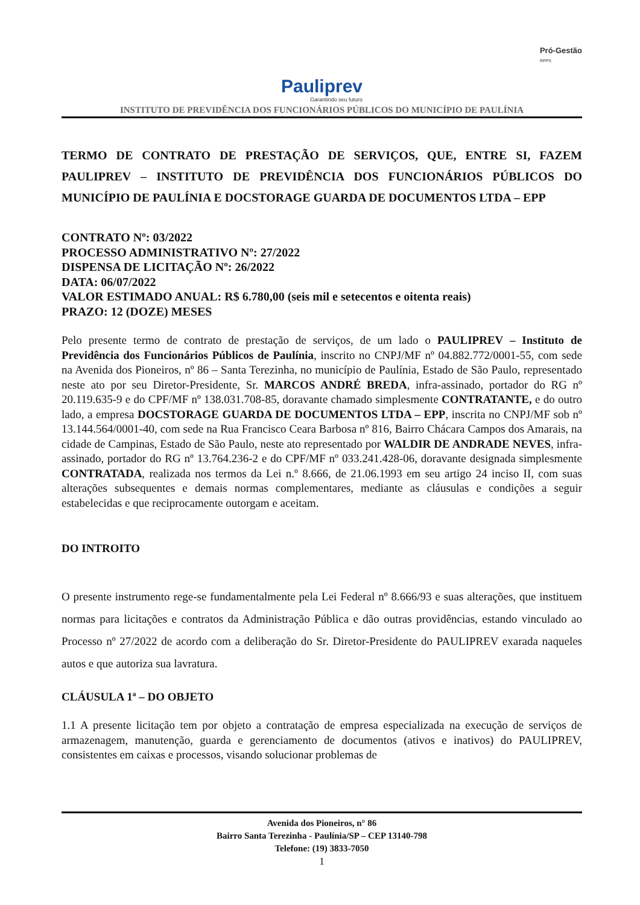Pauliprev
Garantindo seu futuro
Pró-Gestão
RPPS
INSTITUTO DE PREVIDÊNCIA DOS FUNCIONÁRIOS PÚBLICOS DO MUNICÍPIO DE PAULÍNIA
TERMO DE CONTRATO DE PRESTAÇÃO DE SERVIÇOS, QUE, ENTRE SI, FAZEM PAULIPREV – INSTITUTO DE PREVIDÊNCIA DOS FUNCIONÁRIOS PÚBLICOS DO MUNICÍPIO DE PAULÍNIA E DOCSTORAGE GUARDA DE DOCUMENTOS LTDA – EPP
CONTRATO Nº: 03/2022
PROCESSO ADMINISTRATIVO Nº: 27/2022
DISPENSA DE LICITAÇÃO Nº: 26/2022
DATA: 06/07/2022
VALOR ESTIMADO ANUAL: R$ 6.780,00 (seis mil e setecentos e oitenta reais)
PRAZO: 12 (DOZE) MESES
Pelo presente termo de contrato de prestação de serviços, de um lado o PAULIPREV – Instituto de Previdência dos Funcionários Públicos de Paulínia, inscrito no CNPJ/MF nº 04.882.772/0001-55, com sede na Avenida dos Pioneiros, nº 86 – Santa Terezinha, no município de Paulínia, Estado de São Paulo, representado neste ato por seu Diretor-Presidente, Sr. MARCOS ANDRÉ BREDA, infra-assinado, portador do RG nº 20.119.635-9 e do CPF/MF nº 138.031.708-85, doravante chamado simplesmente CONTRATANTE, e do outro lado, a empresa DOCSTORAGE GUARDA DE DOCUMENTOS LTDA – EPP, inscrita no CNPJ/MF sob nº 13.144.564/0001-40, com sede na Rua Francisco Ceara Barbosa nº 816, Bairro Chácara Campos dos Amarais, na cidade de Campinas, Estado de São Paulo, neste ato representado por WALDIR DE ANDRADE NEVES, infra-assinado, portador do RG nº 13.764.236-2 e do CPF/MF nº 033.241.428-06, doravante designada simplesmente CONTRATADA, realizada nos termos da Lei n.º 8.666, de 21.06.1993 em seu artigo 24 inciso II, com suas alterações subsequentes e demais normas complementares, mediante as cláusulas e condições a seguir estabelecidas e que reciprocamente outorgam e aceitam.
DO INTROITO
O presente instrumento rege-se fundamentalmente pela Lei Federal nº 8.666/93 e suas alterações, que instituem normas para licitações e contratos da Administração Pública e dão outras providências, estando vinculado ao Processo nº 27/2022 de acordo com a deliberação do Sr. Diretor-Presidente do PAULIPREV exarada naqueles autos e que autoriza sua lavratura.
CLÁUSULA 1ª – DO OBJETO
1.1 A presente licitação tem por objeto a contratação de empresa especializada na execução de serviços de armazenagem, manutenção, guarda e gerenciamento de documentos (ativos e inativos) do PAULIPREV, consistentes em caixas e processos, visando solucionar problemas de
Avenida dos Pioneiros, n° 86
Bairro Santa Terezinha - Paulínia/SP – CEP 13140-798
Telefone: (19) 3833-7050
1